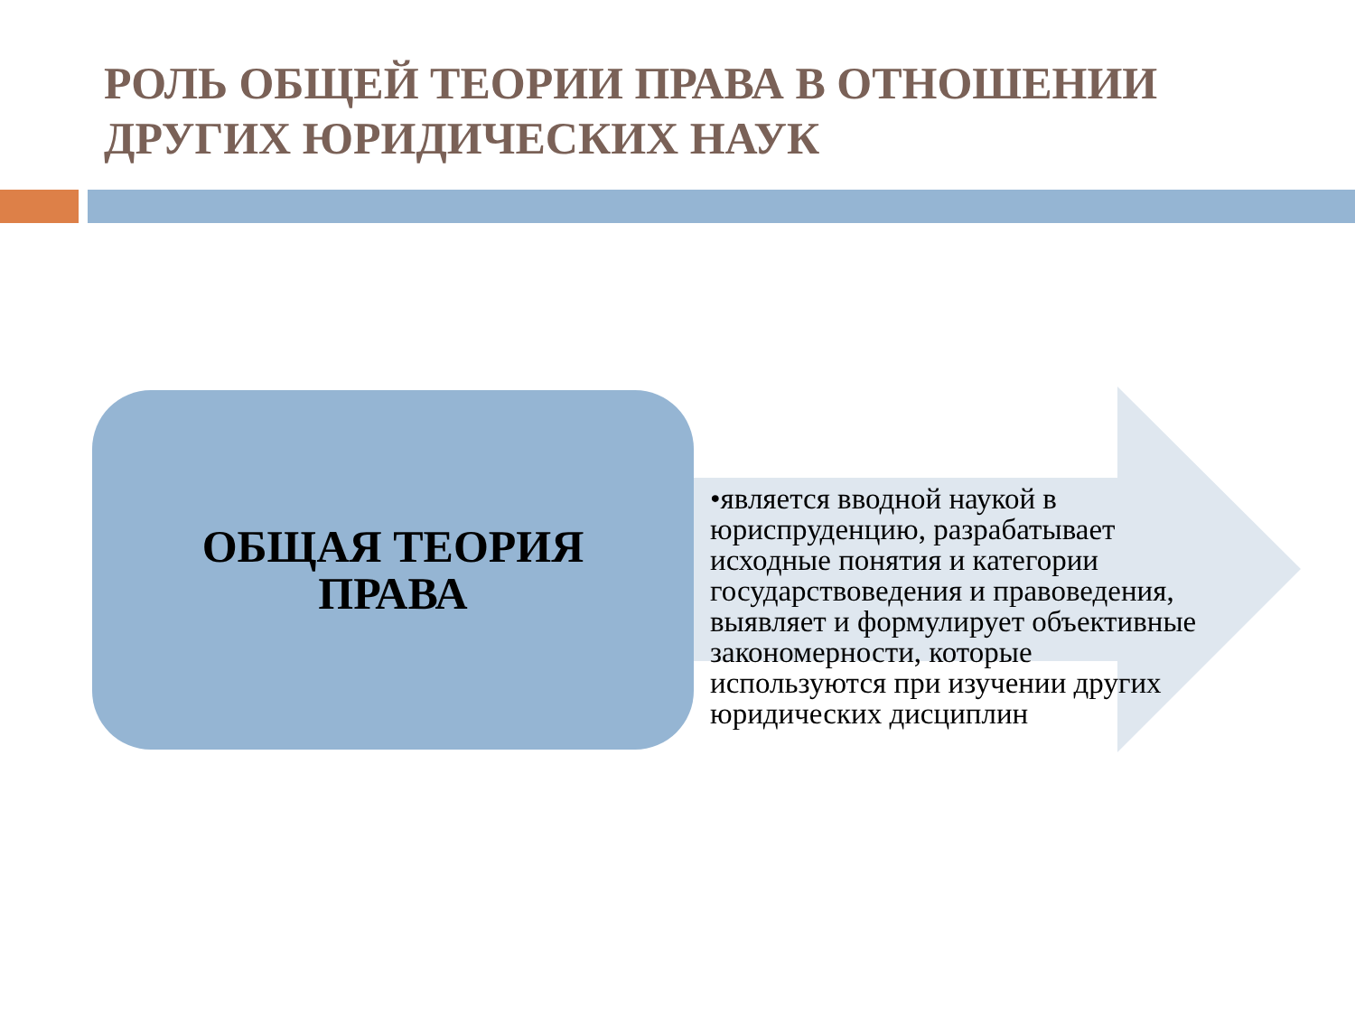РОЛЬ ОБЩЕЙ ТЕОРИИ ПРАВА В ОТНОШЕНИИ ДРУГИХ ЮРИДИЧЕСКИХ НАУК
ОБЩАЯ ТЕОРИЯ
ПРАВА
•является вводной наукой в юриспруденцию, разрабатывает исходные понятия и категории государствоведения и правоведения, выявляет и формулирует объективные закономерности, которые используются при изучении других юридических дисциплин